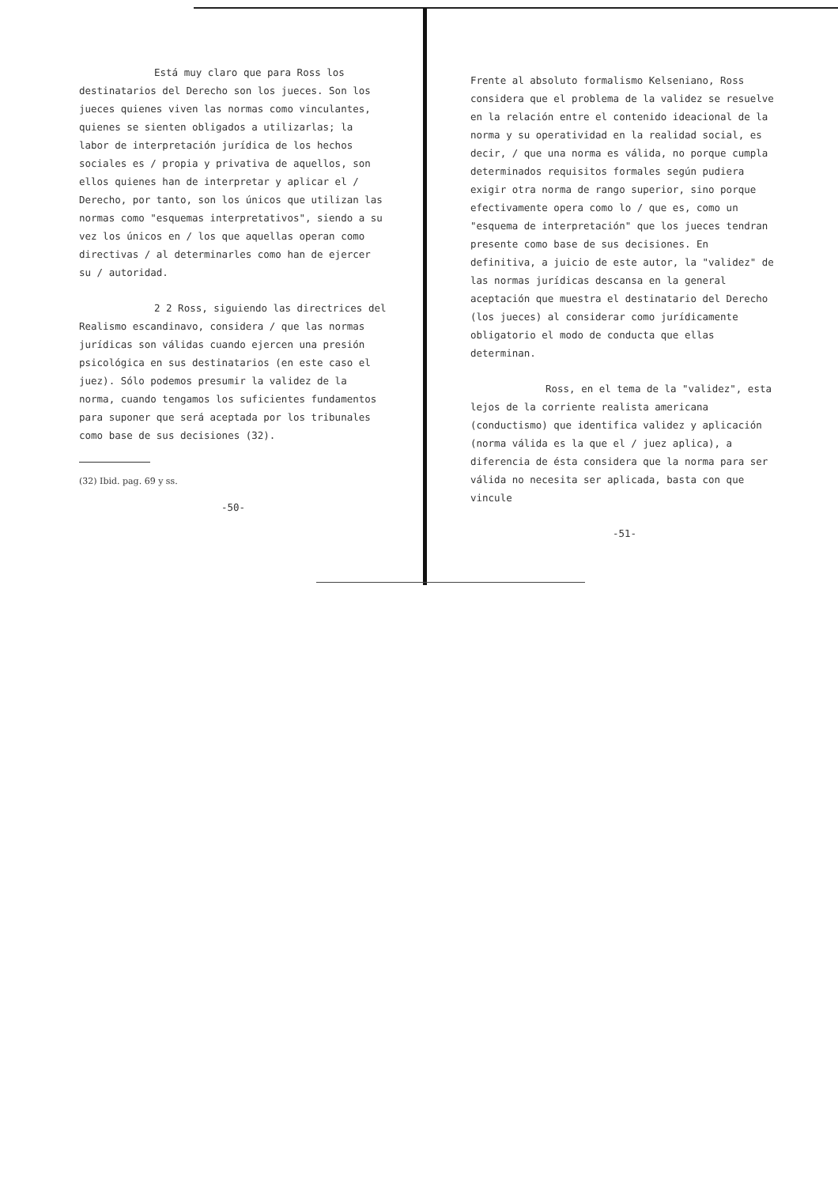Está muy claro que para Ross los destinatarios del Derecho son los jueces. Son los jueces quienes viven las normas como vinculantes, quienes se sienten obligados a utilizarlas; la labor de interpretación jurídica de los hechos sociales es / propia y privativa de aquellos, son ellos quienes han de interpretar y aplicar el / Derecho, por tanto, son los únicos que utilizan las normas como "esquemas interpretativos", siendo a su vez los únicos en / los que aquellas operan como directivas / al determinarles como han de ejercer su / autoridad.
2 2 Ross, siguiendo las directrices del Realismo escandinavo, considera / que las normas jurídicas son válidas cuando ejercen una presión psicológica en sus destinatarios (en este caso el juez). Sólo podemos presumir la validez de la norma, cuando tengamos los suficientes fundamentos para suponer que será aceptada por los tribunales como base de sus decisiones (32).
(32) Ibid. pag. 69 y ss.
-50-
Frente al absoluto formalismo Kelseniano, Ross considera que el problema de la validez se resuelve en la relación entre el contenido ideacional de la norma y su operatividad en la realidad social, es decir, / que una norma es válida, no porque cumpla determinados requisitos formales según pudiera exigir otra norma de rango superior, sino porque efectivamente opera como lo / que es, como un "esquema de interpretación" que los jueces tendran presente como base de sus decisiones. En definitiva, a juicio de este autor, la "validez" de las normas jurídicas descansa en la general aceptación que muestra el destinatario del Derecho (los jueces) al considerar como jurídicamente obligatorio el modo de conducta que ellas determinan.
Ross, en el tema de la "validez", esta lejos de la corriente realista americana (conductismo) que identifica validez y aplicación (norma válida es la que el / juez aplica), a diferencia de ésta considera que la norma para ser válida no necesita ser aplicada, basta con que vincule
-51-